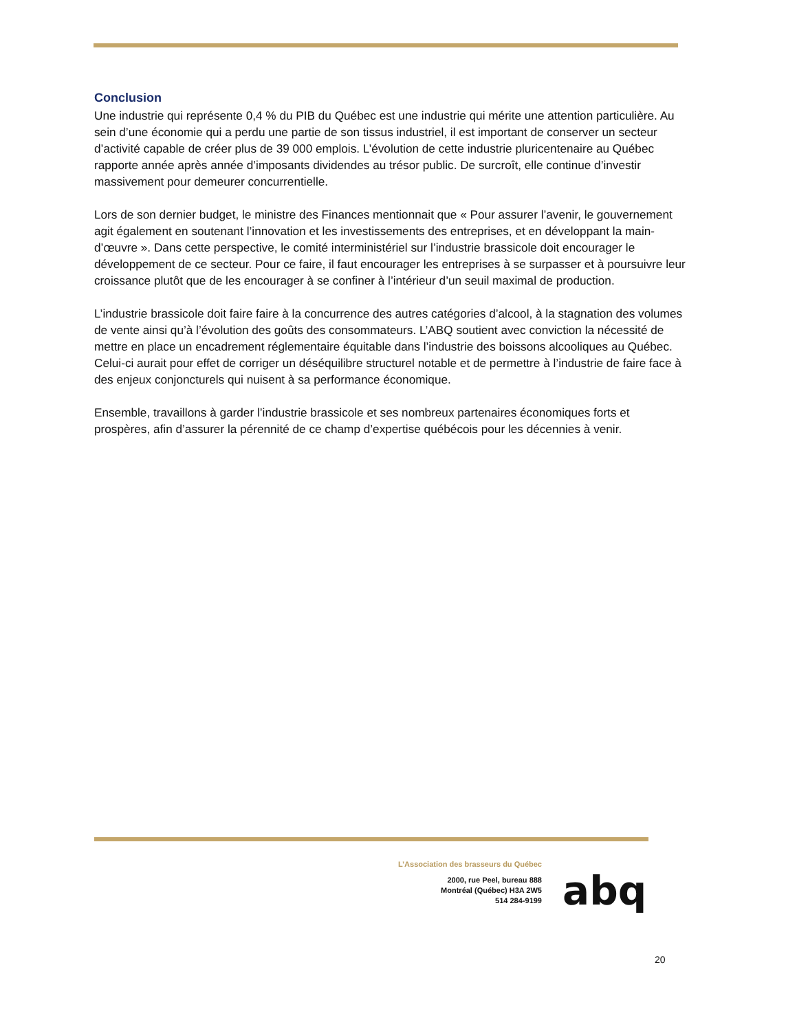Conclusion
Une industrie qui représente 0,4 % du PIB du Québec est une industrie qui mérite une attention particulière. Au sein d’une économie qui a perdu une partie de son tissus industriel, il est important de conserver un secteur d’activité capable de créer plus de 39 000 emplois. L’évolution de cette industrie pluricentenaire au Québec rapporte année après année d’imposants dividendes au trésor public. De surcroît, elle continue d’investir massivement pour demeurer concurrentielle.
Lors de son dernier budget, le ministre des Finances mentionnait que « Pour assurer l’avenir, le gouvernement agit également en soutenant l’innovation et les investissements des entreprises, et en développant la main-d’œuvre ». Dans cette perspective, le comité interministériel sur l’industrie brassicole doit encourager le développement de ce secteur. Pour ce faire, il faut encourager les entreprises à se surpasser et à poursuivre leur croissance plutôt que de les encourager à se confiner à l’intérieur d’un seuil maximal de production.
L’industrie brassicole doit faire faire à la concurrence des autres catégories d’alcool, à la stagnation des volumes de vente ainsi qu’à l’évolution des goûts des consommateurs. L’ABQ soutient avec conviction la nécessité de mettre en place un encadrement réglementaire équitable dans l’industrie des boissons alcooliques au Québec. Celui-ci aurait pour effet de corriger un déséquilibre structurel notable et de permettre à l’industrie de faire face à des enjeux conjoncturels qui nuisent à sa performance économique.
Ensemble, travaillons à garder l’industrie brassicole et ses nombreux partenaires économiques forts et prospères, afin d’assurer la pérennité de ce champ d’expertise québécois pour les décennies à venir.
L’Association des brasseurs du Québec
2000, rue Peel, bureau 888
Montréal (Québec) H3A 2W5
514 284-9199
abq
20